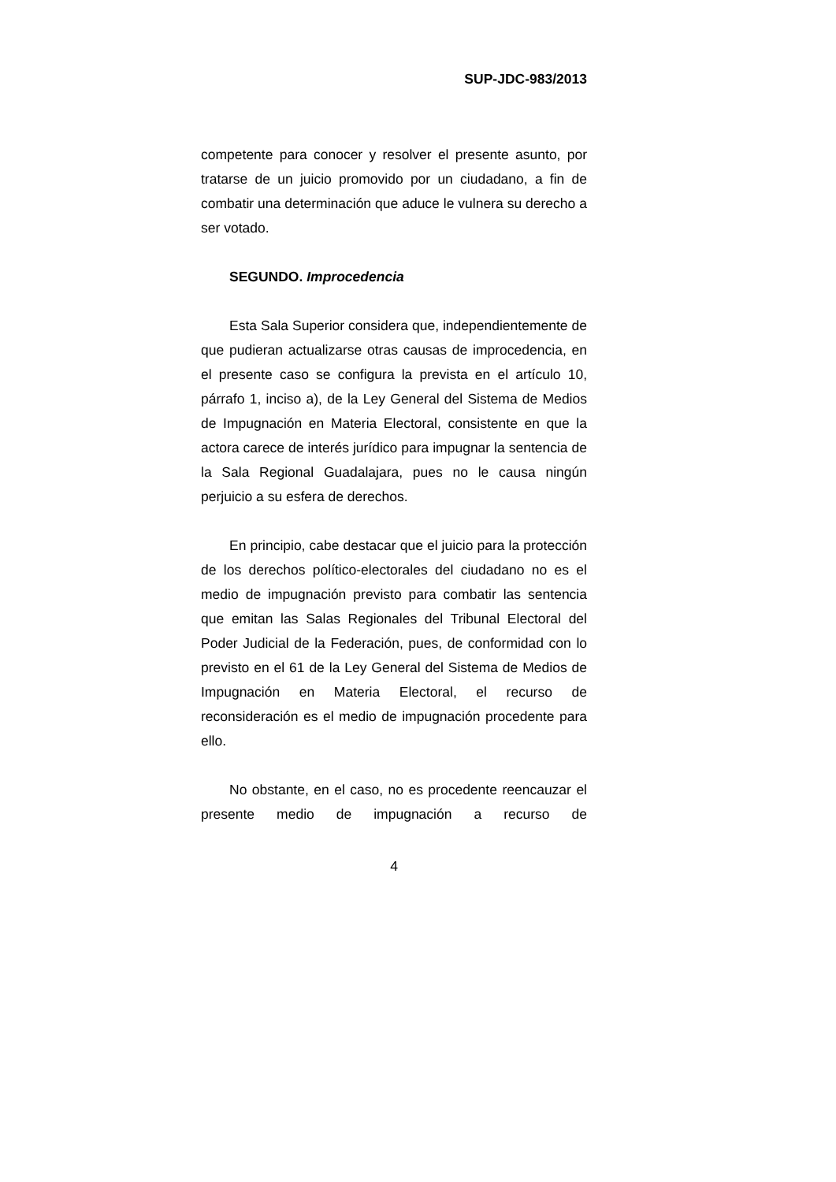SUP-JDC-983/2013
competente para conocer y resolver el presente asunto, por tratarse de un juicio promovido por un ciudadano, a fin de combatir una determinación que aduce le vulnera su derecho a ser votado.
SEGUNDO. Improcedencia
Esta Sala Superior considera que, independientemente de que pudieran actualizarse otras causas de improcedencia, en el presente caso se configura la prevista en el artículo 10, párrafo 1, inciso a), de la Ley General del Sistema de Medios de Impugnación en Materia Electoral, consistente en que la actora carece de interés jurídico para impugnar la sentencia de la Sala Regional Guadalajara, pues no le causa ningún perjuicio a su esfera de derechos.
En principio, cabe destacar que el juicio para la protección de los derechos político-electorales del ciudadano no es el medio de impugnación previsto para combatir las sentencia que emitan las Salas Regionales del Tribunal Electoral del Poder Judicial de la Federación, pues, de conformidad con lo previsto en el 61 de la Ley General del Sistema de Medios de Impugnación en Materia Electoral, el recurso de reconsideración es el medio de impugnación procedente para ello.
No obstante, en el caso, no es procedente reencauzar el presente medio de impugnación a recurso de
4